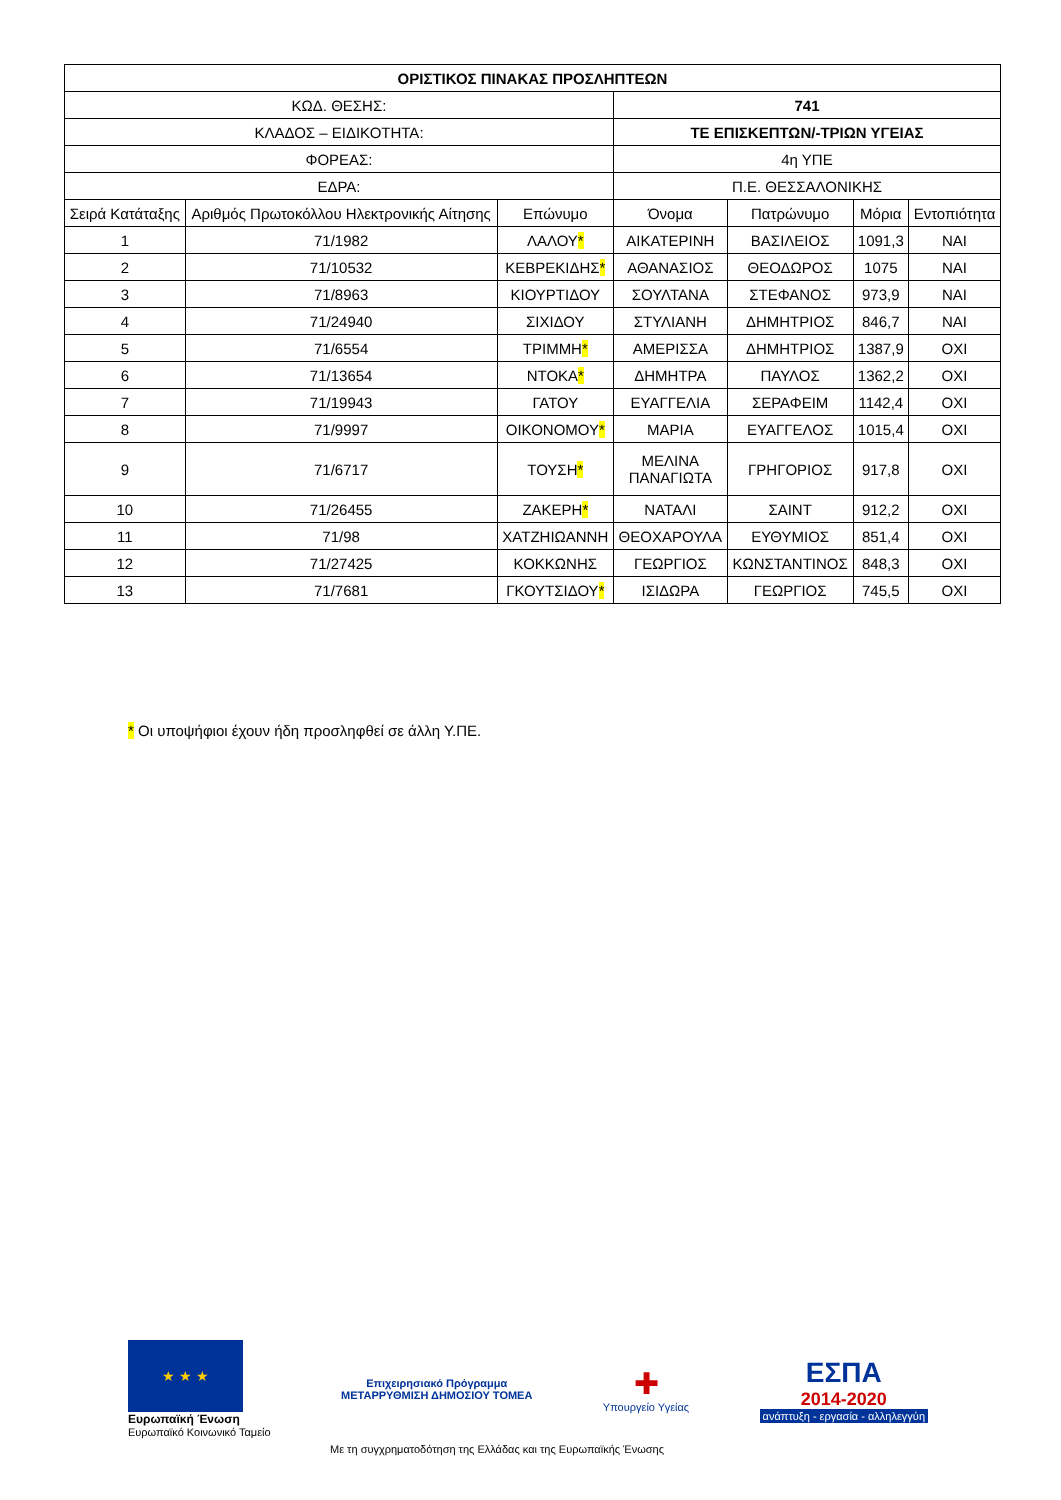| ΟΡΙΣΤΙΚΟΣ ΠΙΝΑΚΑΣ ΠΡΟΣΛΗΠΤΕΩΝ | | | | | | |
| ΚΩΔ. ΘΕΣΗΣ: | | | 741 | | | |
| ΚΛΑΔΟΣ – ΕΙΔΙΚΟΤΗΤΑ: | | | ΤΕ ΕΠΙΣΚΕΠΤΩΝ/-ΤΡΙΩΝ ΥΓΕΙΑΣ | | | |
| ΦΟΡΕΑΣ: | | | 4η ΥΠΕ | | | |
| ΕΔΡΑ: | | | Π.Ε. ΘΕΣΣΑΛΟΝΙΚΗΣ | | | |
| Σειρά Κατάταξης | Αριθμός Πρωτοκόλλου Ηλεκτρονικής Αίτησης | Επώνυμο | Όνομα | Πατρώνυμο | Μόρια | Εντοπιότητα |
| 1 | 71/1982 | ΛΑΛΟΥ * | ΑΙΚΑΤΕΡΙΝΗ | ΒΑΣΙΛΕΙΟΣ | 1091,3 | ΝΑΙ |
| 2 | 71/10532 | ΚΕΒΡΕΚΙΔΗΣ * | ΑΘΑΝΑΣΙΟΣ | ΘΕΟΔΩΡΟΣ | 1075 | ΝΑΙ |
| 3 | 71/8963 | ΚΙΟΥΡΤΙΔΟΥ | ΣΟΥΛΤΑΝΑ | ΣΤΕΦΑΝΟΣ | 973,9 | ΝΑΙ |
| 4 | 71/24940 | ΣΙΧΙΔΟΥ | ΣΤΥΛΙΑΝΗ | ΔΗΜΗΤΡΙΟΣ | 846,7 | ΝΑΙ |
| 5 | 71/6554 | ΤΡΙΜΜΗ * | ΑΜΕΡΙΣΣΑ | ΔΗΜΗΤΡΙΟΣ | 1387,9 | ΟΧΙ |
| 6 | 71/13654 | ΝΤΟΚΑ * | ΔΗΜΗΤΡΑ | ΠΑΥΛΟΣ | 1362,2 | ΟΧΙ |
| 7 | 71/19943 | ΓΑΤΟΥ | ΕΥΑΓΓΕΛΙΑ | ΣΕΡΑΦΕΙΜ | 1142,4 | ΟΧΙ |
| 8 | 71/9997 | ΟΙΚΟΝΟΜΟΥ * | ΜΑΡΙΑ | ΕΥΑΓΓΕΛΟΣ | 1015,4 | ΟΧΙ |
| 9 | 71/6717 | ΤΟΥΣΗ * | ΜΕΛΙΝΑ ΠΑΝΑΓΙΩΤΑ | ΓΡΗΓΟΡΙΟΣ | 917,8 | ΟΧΙ |
| 10 | 71/26455 | ΖΑΚΕΡΗ * | ΝΑΤΑΛΙ | ΣΑΙΝΤ | 912,2 | ΟΧΙ |
| 11 | 71/98 | ΧΑΤΖΗΙΩΑΝΝΗ | ΘΕΟΧΑΡΟΥΛΑ | ΕΥΘΥΜΙΟΣ | 851,4 | ΟΧΙ |
| 12 | 71/27425 | ΚΟΚΚΩΝΗΣ | ΓΕΩΡΓΙΟΣ | ΚΩΝΣΤΑΝΤΙΝΟΣ | 848,3 | ΟΧΙ |
| 13 | 71/7681 | ΓΚΟΥΤΣΙΔΟΥ * | ΙΣΙΔΩΡΑ | ΓΕΩΡΓΙΟΣ | 745,5 | ΟΧΙ |
* Οι υποψήφιοι έχουν ήδη προσληφθεί σε άλλη Υ.ΠΕ.
★ ★ ★
Ευρωπαϊκή Ένωση
Ευρωπαϊκό Κοινωνικό Ταμείο
Επιχειρησιακό Πρόγραμμα
ΜΕΤΑΡΡΥΘΜΙΣΗ ΔΗΜΟΣΙΟΥ ΤΟΜΕΑ
✚
Υπουργείο Υγείας
ΕΣΠΑ
2014-2020
ανάπτυξη - εργασία - αλληλεγγύη
Με τη συγχρηματοδότηση της Ελλάδας και της Ευρωπαϊκής Ένωσης